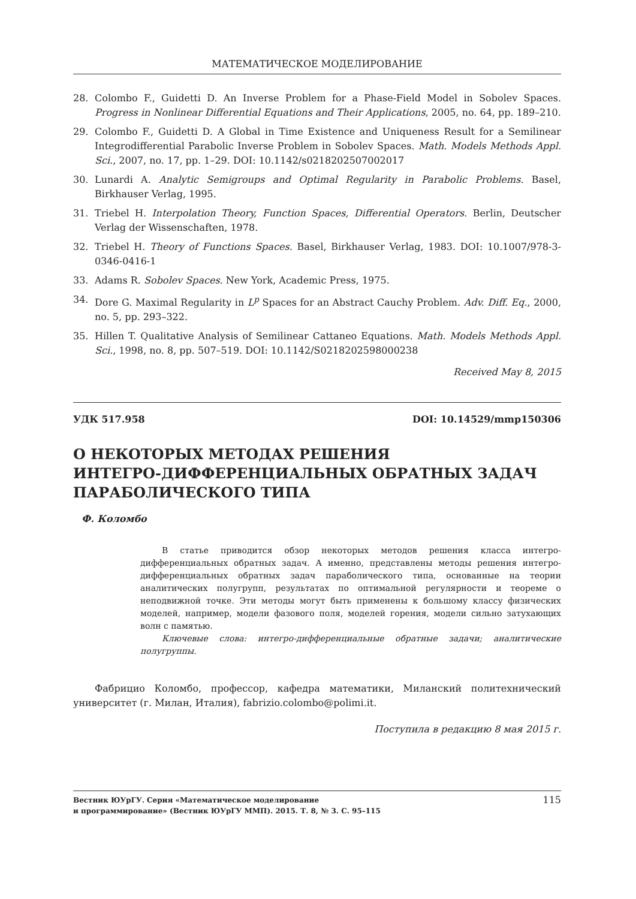МАТЕМАТИЧЕСКОЕ МОДЕЛИРОВАНИЕ
28. Colombo F., Guidetti D. An Inverse Problem for a Phase-Field Model in Sobolev Spaces. Progress in Nonlinear Differential Equations and Their Applications, 2005, no. 64, pp. 189–210.
29. Colombo F., Guidetti D. A Global in Time Existence and Uniqueness Result for a Semilinear Integrodifferential Parabolic Inverse Problem in Sobolev Spaces. Math. Models Methods Appl. Sci., 2007, no. 17, pp. 1–29. DOI: 10.1142/s0218202507002017
30. Lunardi A. Analytic Semigroups and Optimal Regularity in Parabolic Problems. Basel, Birkhauser Verlag, 1995.
31. Triebel H. Interpolation Theory, Function Spaces, Differential Operators. Berlin, Deutscher Verlag der Wissenschaften, 1978.
32. Triebel H. Theory of Functions Spaces. Basel, Birkhauser Verlag, 1983. DOI: 10.1007/978-3-0346-0416-1
33. Adams R. Sobolev Spaces. New York, Academic Press, 1975.
34. Dore G. Maximal Regularity in L<sup>p</sup> Spaces for an Abstract Cauchy Problem. Adv. Diff. Eq., 2000, no. 5, pp. 293–322.
35. Hillen T. Qualitative Analysis of Semilinear Cattaneo Equations. Math. Models Methods Appl. Sci., 1998, no. 8, pp. 507–519. DOI: 10.1142/S0218202598000238
Received May 8, 2015
УДК 517.958 DOI: 10.14529/mmp150306
О НЕКОТОРЫХ МЕТОДАХ РЕШЕНИЯ
ИНТЕГРО-ДИФФЕРЕНЦИАЛЬНЫХ ОБРАТНЫХ ЗАДАЧ
ПАРАБОЛИЧЕСКОГО ТИПА
Ф. Коломбо
В статье приводится обзор некоторых методов решения класса интегро-дифференциальных обратных задач. А именно, представлены методы решения интегро-дифференциальных обратных задач параболического типа, основанные на теории аналитических полугрупп, результатах по оптимальной регулярности и теореме о неподвижной точке. Эти методы могут быть применены к большому классу физических моделей, например, модели фазового поля, моделей горения, модели сильно затухающих волн с памятью.
Ключевые слова: интегро-дифференциальные обратные задачи; аналитические полугруппы.
Фабрицио Коломбо, профессор, кафедра математики, Миланский политехнический университет (г. Милан, Италия), fabrizio.colombo@polimi.it.
Поступила в редакцию 8 мая 2015 г.
Вестник ЮУрГУ. Серия «Математическое моделирование
и программирование» (Вестник ЮУрГУ ММП). 2015. Т. 8, № 3. С. 95–115
115